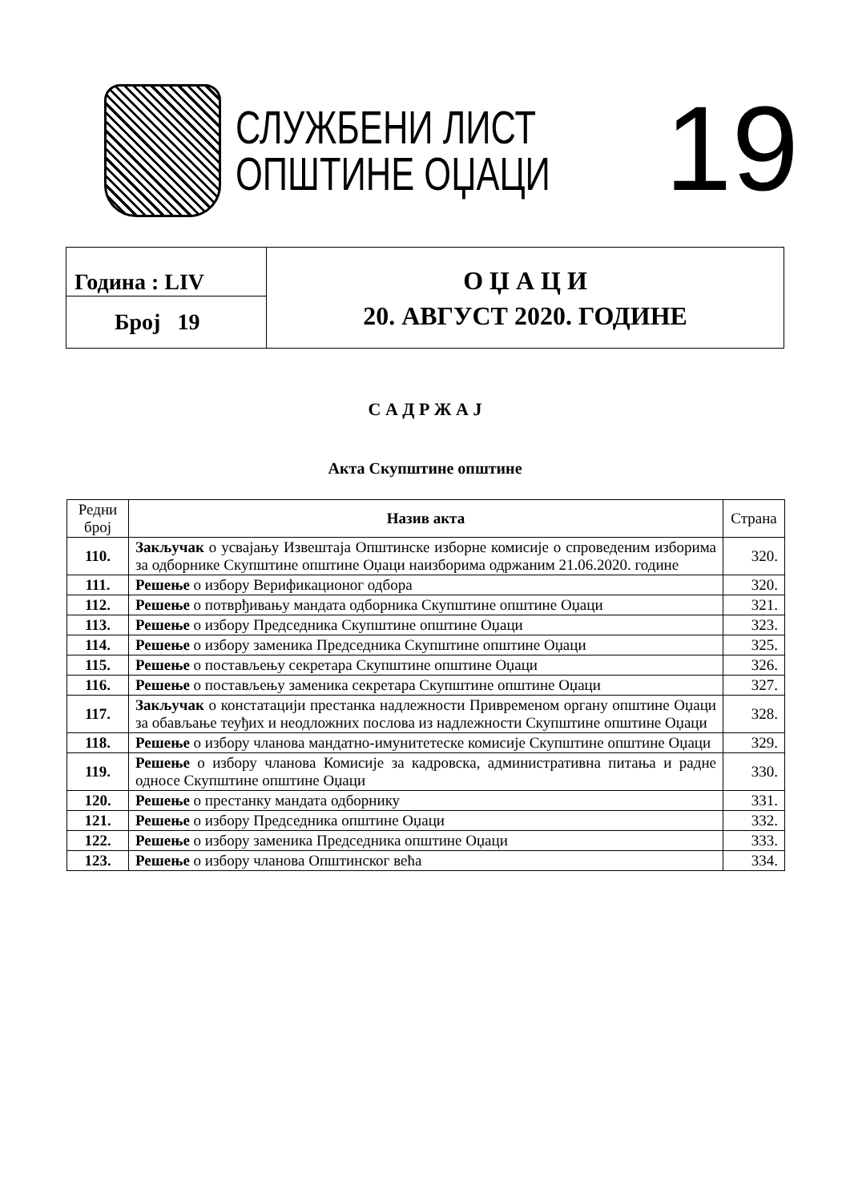СЛУЖБЕНИ ЛИСТ
ОПШТИНЕ ОЏАЦИ
19
| Година : LIV | О Џ А Ц И 20. АВГУСТ 2020. ГОДИНЕ |
| Број 19 | |
С А Д Р Ж А Ј
Акта Скупштине општине
| Редни број | Назив акта | Страна |
| --- | --- | --- |
| 110. | Закључак о усвајању Извештаја Општинске изборне комисије о спроведеним изборима за одборнике Скупштине општине Оџаци наизборима одржаним 21.06.2020. године | 320. |
| 111. | Решење о избору Верификационог одбора | 320. |
| 112. | Решење о потврђивању мандата одборника Скупштине општине Оџаци | 321. |
| 113. | Решење о избору Председника Скупштине општине Оџаци | 323. |
| 114. | Решење о избору заменика Председника Скупштине општине Оџаци | 325. |
| 115. | Решење о постављењу секретара Скупштине општине Оџаци | 326. |
| 116. | Решење о постављењу заменика секретара Скупштине општине Оџаци | 327. |
| 117. | Закључак о констатацији престанка надлежности Привременом органу општине Оџаци за обављање теуђих и неодложних послова из надлежности Скупштине општине Оџаци | 328. |
| 118. | Решење о избору чланова мандатно-имунитетеске комисије Скупштине општине Оџаци | 329. |
| 119. | Решење о избору чланова Комисије за кадровска, административна питања и радне односе Скупштине општине Оџаци | 330. |
| 120. | Решење о престанку мандата одборнику | 331. |
| 121. | Решење о избору Председника општине Оџаци | 332. |
| 122. | Решење о избору заменика Председника општине Оџаци | 333. |
| 123. | Решење о избору чланова Општинског већа | 334. |